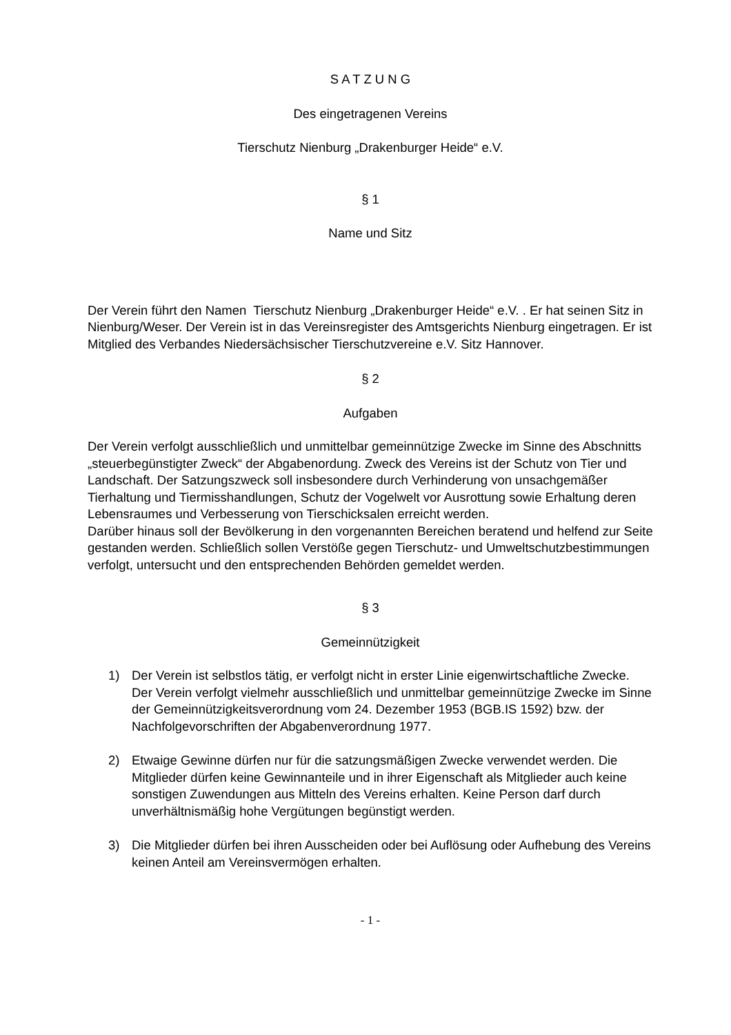S A T Z U N G
Des eingetragenen Vereins
Tierschutz Nienburg „Drakenburger Heide“ e.V.
§ 1
Name und Sitz
Der Verein führt den Namen Tierschutz Nienburg „Drakenburger Heide“ e.V. . Er hat seinen Sitz in Nienburg/Weser. Der Verein ist in das Vereinsregister des Amtsgerichts Nienburg eingetragen. Er ist Mitglied des Verbandes Niedersächsischer Tierschutzvereine e.V. Sitz Hannover.
§ 2
Aufgaben
Der Verein verfolgt ausschließlich und unmittelbar gemeinnützige Zwecke im Sinne des Abschnitts „steuerbegünstigter Zweck“ der Abgabenordung. Zweck des Vereins ist der Schutz von Tier und Landschaft. Der Satzungszweck soll insbesondere durch Verhinderung von unsachgemäßer Tierhaltung und Tiermisshandlungen, Schutz der Vogelwelt vor Ausrottung sowie Erhaltung deren Lebensraumes und Verbesserung von Tierschicksalen erreicht werden.
Darüber hinaus soll der Bevölkerung in den vorgenannten Bereichen beratend und helfend zur Seite gestanden werden. Schließlich sollen Verstöße gegen Tierschutz- und Umweltschutzbestimmungen verfolgt, untersucht und den entsprechenden Behörden gemeldet werden.
§ 3
Gemeinnützigkeit
1) Der Verein ist selbstlos tätig, er verfolgt nicht in erster Linie eigenwirtschaftliche Zwecke. Der Verein verfolgt vielmehr ausschließlich und unmittelbar gemeinnützige Zwecke im Sinne der Gemeinnützigkeitsverordnung vom 24. Dezember 1953 (BGB.IS 1592) bzw. der Nachfolgevorschriften der Abgabenverordnung 1977.
2) Etwaige Gewinne dürfen nur für die satzungsmäßigen Zwecke verwendet werden. Die Mitglieder dürfen keine Gewinnanteile und in ihrer Eigenschaft als Mitglieder auch keine sonstigen Zuwendungen aus Mitteln des Vereins erhalten. Keine Person darf durch unverhältnismäßig hohe Vergütungen begünstigt werden.
3) Die Mitglieder dürfen bei ihren Ausscheiden oder bei Auflösung oder Aufhebung des Vereins keinen Anteil am Vereinsvermögen erhalten.
- 1 -